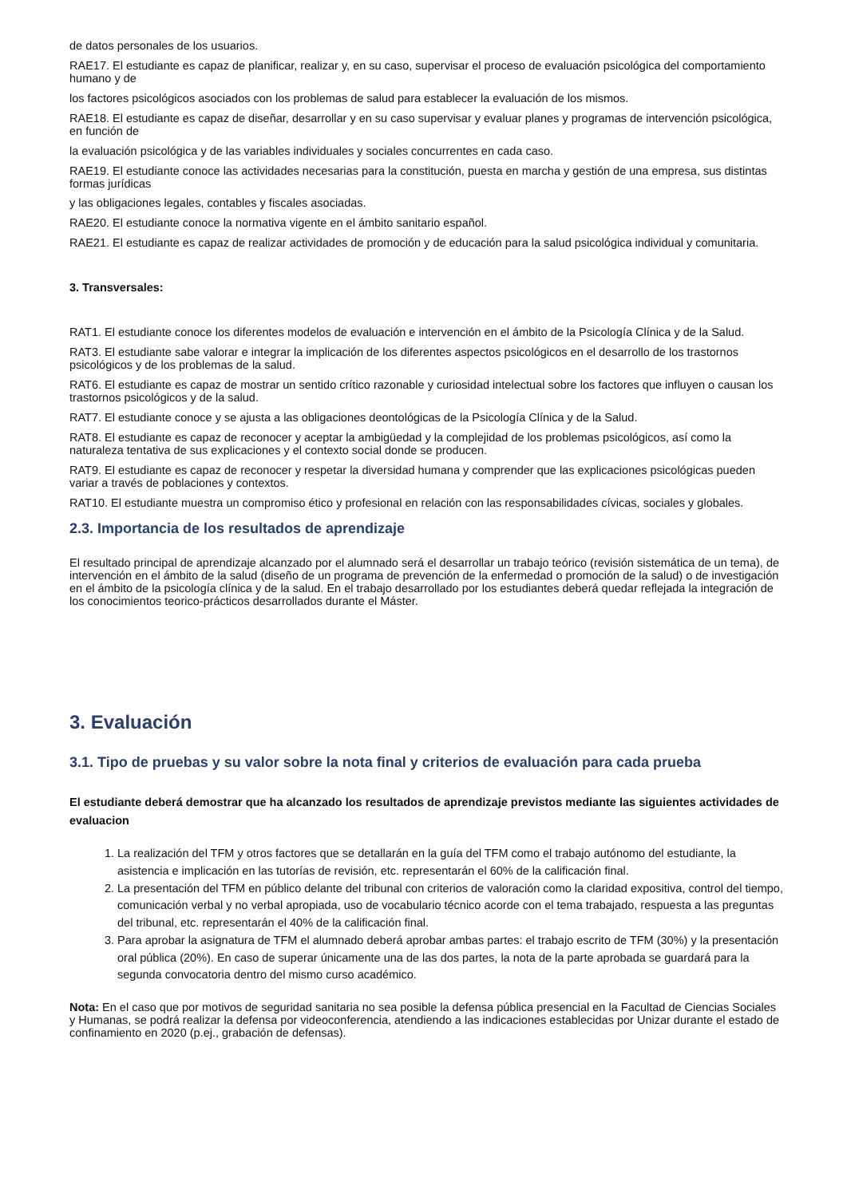de datos personales de los usuarios.
RAE17. El estudiante es capaz de planificar, realizar y, en su caso, supervisar el proceso de evaluación psicológica del comportamiento humano y de
los factores psicológicos asociados con los problemas de salud para establecer la evaluación de los mismos.
RAE18. El estudiante es capaz de diseñar, desarrollar y en su caso supervisar y evaluar planes y programas de intervención psicológica, en función de
la evaluación psicológica y de las variables individuales y sociales concurrentes en cada caso.
RAE19. El estudiante conoce las actividades necesarias para la constitución, puesta en marcha y gestión de una empresa, sus distintas formas jurídicas
y las obligaciones legales, contables y fiscales asociadas.
RAE20. El estudiante conoce la normativa vigente en el ámbito sanitario español.
RAE21. El estudiante es capaz de realizar actividades de promoción y de educación para la salud psicológica individual y comunitaria.
3. Transversales:
RAT1. El estudiante conoce los diferentes modelos de evaluación e intervención en el ámbito de la Psicología Clínica y de la Salud.
RAT3. El estudiante sabe valorar e integrar la implicación de los diferentes aspectos psicológicos en el desarrollo de los trastornos psicológicos y de los problemas de la salud.
RAT6. El estudiante es capaz de mostrar un sentido crítico razonable y curiosidad intelectual sobre los factores que influyen o causan los trastornos psicológicos y de la salud.
RAT7. El estudiante conoce y se ajusta a las obligaciones deontológicas de la Psicología Clínica y de la Salud.
RAT8. El estudiante es capaz de reconocer y aceptar la ambigüedad y la complejidad de los problemas psicológicos, así como la naturaleza tentativa de sus explicaciones y el contexto social donde se producen.
RAT9. El estudiante es capaz de reconocer y respetar la diversidad humana y comprender que las explicaciones psicológicas pueden variar a través de poblaciones y contextos.
RAT10. El estudiante muestra un compromiso ético y profesional en relación con las responsabilidades cívicas, sociales y globales.
2.3. Importancia de los resultados de aprendizaje
El resultado principal de aprendizaje alcanzado por el alumnado será el desarrollar un trabajo teórico (revisión sistemática de un tema), de intervención en el ámbito de la salud (diseño de un programa de prevención de la enfermedad o promoción de la salud) o de investigación en el ámbito de la psicología clínica y de la salud. En el trabajo desarrollado por los estudiantes deberá quedar reflejada la integración de los conocimientos teorico-prácticos desarrollados durante el Máster.
3. Evaluación
3.1. Tipo de pruebas y su valor sobre la nota final y criterios de evaluación para cada prueba
El estudiante deberá demostrar que ha alcanzado los resultados de aprendizaje previstos mediante las siguientes actividades de evaluacion
1. La realización del TFM y otros factores que se detallarán en la guía del TFM como el trabajo autónomo del estudiante, la asistencia e implicación en las tutorías de revisión, etc. representarán el 60% de la calificación final.
2. La presentación del TFM en público delante del tribunal con criterios de valoración como la claridad expositiva, control del tiempo, comunicación verbal y no verbal apropiada, uso de vocabulario técnico acorde con el tema trabajado, respuesta a las preguntas del tribunal, etc. representarán el 40% de la calificación final.
3. Para aprobar la asignatura de TFM el alumnado deberá aprobar ambas partes: el trabajo escrito de TFM (30%) y la presentación oral pública (20%). En caso de superar únicamente una de las dos partes, la nota de la parte aprobada se guardará para la segunda convocatoria dentro del mismo curso académico.
Nota: En el caso que por motivos de seguridad sanitaria no sea posible la defensa pública presencial en la Facultad de Ciencias Sociales y Humanas, se podrá realizar la defensa por videoconferencia, atendiendo a las indicaciones establecidas por Unizar durante el estado de confinamiento en 2020 (p.ej., grabación de defensas).